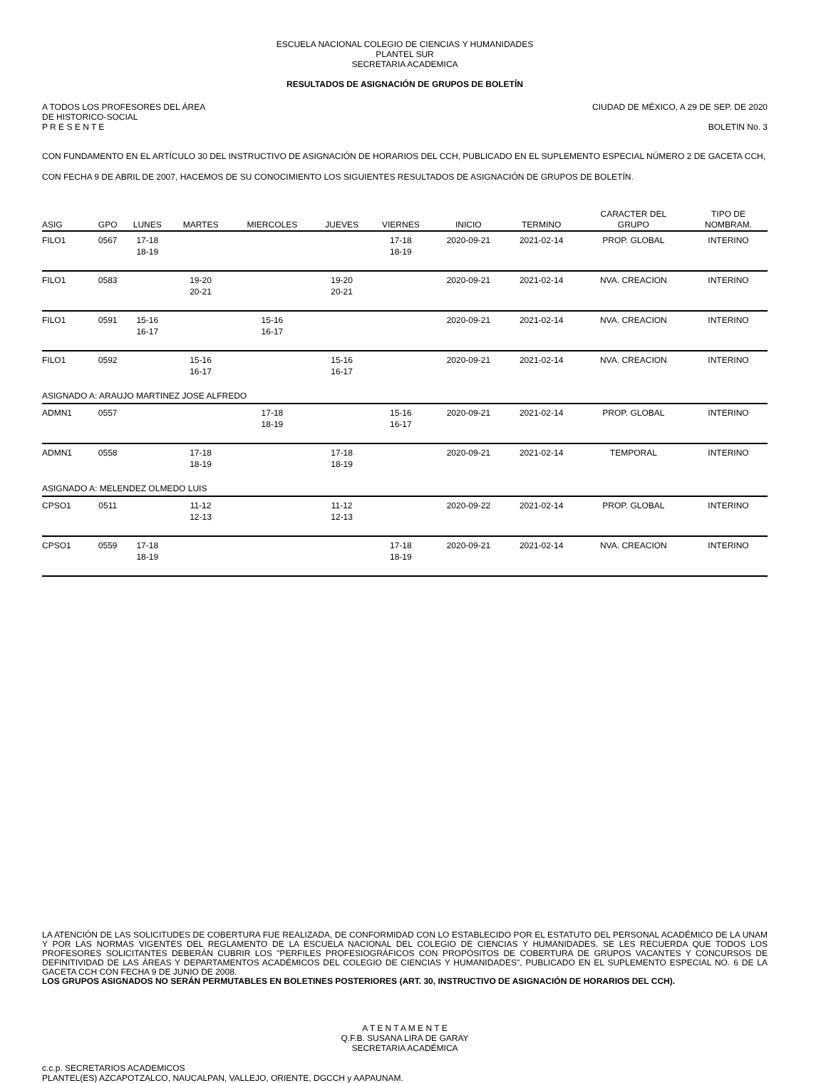ESCUELA NACIONAL COLEGIO DE CIENCIAS Y HUMANIDADES
PLANTEL SUR
SECRETARIA ACADEMICA
RESULTADOS DE ASIGNACIÓN DE GRUPOS DE BOLETÍN
A TODOS LOS PROFESORES DEL ÁREA CIUDAD DE MÉXICO, A 29 DE SEP. DE 2020
DE HISTORICO-SOCIAL
P R E S E N T E BOLETIN No. 3
CON FUNDAMENTO EN EL ARTÍCULO 30 DEL INSTRUCTIVO DE ASIGNACIÓN DE HORARIOS DEL CCH, PUBLICADO EN EL SUPLEMENTO ESPECIAL NÚMERO 2 DE GACETA CCH, CON FECHA 9 DE ABRIL DE 2007, HACEMOS DE SU CONOCIMIENTO LOS SIGUIENTES RESULTADOS DE ASIGNACIÓN DE GRUPOS DE BOLETÍN.
| ASIG | GPO | LUNES | MARTES | MIERCOLES | JUEVES | VIERNES | INICIO | TERMINO | CARACTER DEL GRUPO | TIPO DE NOMBRAM. |
| --- | --- | --- | --- | --- | --- | --- | --- | --- | --- | --- |
| FILO1 | 0567 | 17-18 18-19 | | | | 17-18 18-19 | 2020-09-21 | 2021-02-14 | PROP. GLOBAL | INTERINO |
| FILO1 | 0583 | | 19-20 20-21 | | 19-20 20-21 | | 2020-09-21 | 2021-02-14 | NVA. CREACION | INTERINO |
| FILO1 | 0591 | 15-16 16-17 | | 15-16 16-17 | | | 2020-09-21 | 2021-02-14 | NVA. CREACION | INTERINO |
| FILO1 | 0592 | | 15-16 16-17 | | 15-16 16-17 | | 2020-09-21 | 2021-02-14 | NVA. CREACION | INTERINO |
| ASIGNADO A: ARAUJO MARTINEZ JOSE ALFREDO | | | | | | | | | | |
| ADMN1 | 0557 | | | 17-18 18-19 | | 15-16 16-17 | 2020-09-21 | 2021-02-14 | PROP. GLOBAL | INTERINO |
| ADMN1 | 0558 | | 17-18 18-19 | | 17-18 18-19 | | 2020-09-21 | 2021-02-14 | TEMPORAL | INTERINO |
| ASIGNADO A: MELENDEZ OLMEDO LUIS | | | | | | | | | | |
| CPSO1 | 0511 | | 11-12 12-13 | | 11-12 12-13 | | 2020-09-22 | 2021-02-14 | PROP. GLOBAL | INTERINO |
| CPSO1 | 0559 | 17-18 18-19 | | | | 17-18 18-19 | 2020-09-21 | 2021-02-14 | NVA. CREACION | INTERINO |
LA ATENCIÓN DE LAS SOLICITUDES DE COBERTURA FUE REALIZADA, DE CONFORMIDAD CON LO ESTABLECIDO POR EL ESTATUTO DEL PERSONAL ACADÉMICO DE LA UNAM Y POR LAS NORMAS VIGENTES DEL REGLAMENTO DE LA ESCUELA NACIONAL DEL COLEGIO DE CIENCIAS Y HUMANIDADES. SE LES RECUERDA QUE TODOS LOS PROFESORES SOLICITANTES DEBERÁN CUBRIR LOS "PERFILES PROFESIOGRÁFICOS CON PROPÓSITOS DE COBERTURA DE GRUPOS VACANTES Y CONCURSOS DE DEFINITIVIDAD DE LAS ÁREAS Y DEPARTAMENTOS ACADÉMICOS DEL COLEGIO DE CIENCIAS Y HUMANIDADES", PUBLICADO EN EL SUPLEMENTO ESPECIAL NO. 6 DE LA GACETA CCH CON FECHA 9 DE JUNIO DE 2008.
LOS GRUPOS ASIGNADOS NO SERÁN PERMUTABLES EN BOLETINES POSTERIORES (ART. 30, INSTRUCTIVO DE ASIGNACIÓN DE HORARIOS DEL CCH).
A T E N T A M E N T E
Q.F.B. SUSANA LIRA DE GARAY
SECRETARIA ACADÉMICA
c.c.p. SECRETARIOS ACADEMICOS
PLANTEL(ES) AZCAPOTZALCO, NAUCALPAN, VALLEJO, ORIENTE, DGCCH y AAPAUNAM.